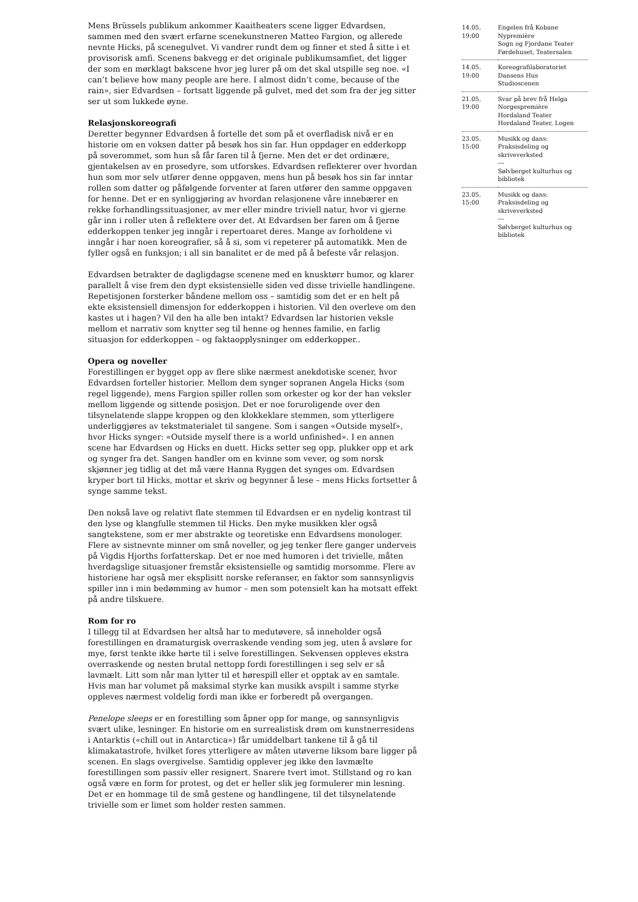Mens Brüssels publikum ankommer Kaaitheaters scene ligger Edvardsen, sammen med den svært erfarne scenekunstneren Matteo Fargion, og allerede nevnte Hicks, på scenegulvet. Vi vandrer rundt dem og finner et sted å sitte i et provisorisk amfi. Scenens bakvegg er det originale publikumsamfiet, det ligger der som en mørklagt bakscene hvor jeg lurer på om det skal utspille seg noe. «I can’t believe how many people are here. I almost didn’t come, because of the rain», sier Edvardsen – fortsatt liggende på gulvet, med det som fra der jeg sitter ser ut som lukkede øyne.
Relasjonskoreografi
Deretter begynner Edvardsen å fortelle det som på et overfladisk nivå er en historie om en voksen datter på besøk hos sin far. Hun oppdager en edderkopp på soverommet, som hun så får faren til å fjerne. Men det er det ordinære, gjentakelsen av en prosedyre, som utforskes. Edvardsen reflekterer over hvordan hun som mor selv utfører denne oppgaven, mens hun på besøk hos sin far inntar rollen som datter og påfølgende forventer at faren utfører den samme oppgaven for henne. Det er en synliggjøring av hvordan relasjonene våre innebærer en rekke forhandlingssituasjoner, av mer eller mindre triviell natur, hvor vi gjerne går inn i roller uten å reflektere over det. At Edvardsen ber faren om å fjerne edderkoppen tenker jeg inngår i repertoaret deres. Mange av forholdene vi inngår i har noen koreografier, så å si, som vi repeterer på automatikk. Men de fyller også en funksjon; i all sin banalitet er de med på å befeste vår relasjon.
Edvardsen betrakter de dagligdagse scenene med en knusktørr humor, og klarer parallelt å vise frem den dypt eksistensielle siden ved disse trivielle handlingene. Repetisjonen forsterker båndene mellom oss – samtidig som det er en helt på ekte eksistensiell dimensjon for edderkoppen i historien. Vil den overleve om den kastes ut i hagen? Vil den ha alle ben intakt? Edvardsen lar historien veksle mellom et narrativ som knytter seg til henne og hennes familie, en farlig situasjon for edderkoppen – og faktaopplysninger om edderkopper..
Opera og noveller
Forestillingen er bygget opp av flere slike nærmest anekdotiske scener, hvor Edvardsen forteller historier. Mellom dem synger sopranen Angela Hicks (som regel liggende), mens Fargion spiller rollen som orkester og kor der han veksler mellom liggende og sittende posisjon. Det er noe foruroligende over den tilsynelatende slappe kroppen og den klokkeklare stemmen, som ytterligere underliggjøres av tekstmaterialet til sangene. Som i sangen «Outside myself», hvor Hicks synger: «Outside myself there is a world unfinished». I en annen scene har Edvardsen og Hicks en duett. Hicks setter seg opp, plukker opp et ark og synger fra det. Sangen handler om en kvinne som vever, og som norsk skjønner jeg tidlig at det må være Hanna Ryggen det synges om. Edvardsen kryper bort til Hicks, mottar et skriv og begynner å lese – mens Hicks fortsetter å synge samme tekst.
Den nokså lave og relativt flate stemmen til Edvardsen er en nydelig kontrast til den lyse og klangfulle stemmen til Hicks. Den myke musikken kler også sangtekstene, som er mer abstrakte og teoretiske enn Edvardsens monologer. Flere av sistnevnte minner om små noveller, og jeg tenker flere ganger underveis på Vigdis Hjorths forfatterskap. Det er noe med humoren i det trivielle, måten hverdagslige situasjoner fremstår eksistensielle og samtidig morsomme. Flere av historiene har også mer eksplisitt norske referanser, en faktor som sannsynligvis spiller inn i min bedømming av humor – men som potensielt kan ha motsatt effekt på andre tilskuere.
Rom for ro
I tillegg til at Edvardsen her altså har to medutøvere, så inneholder også forestillingen en dramaturgisk overraskende vending som jeg, uten å avsløre for mye, først tenkte ikke hørte til i selve forestillingen. Sekvensen oppleves ekstra overraskende og nesten brutal nettopp fordi forestillingen i seg selv er så lavmælt. Litt som når man lytter til et hørespill eller et opptak av en samtale. Hvis man har volumet på maksimal styrke kan musikk avspilt i samme styrke oppleves nærmest voldelig fordi man ikke er forberedt på overgangen.
Penelope sleeps er en forestilling som åpner opp for mange, og sannsynligvis svært ulike, lesninger. En historie om en surrealistisk drøm om kunstnerresidens i Antarktis («chill out in Antarctica») får umiddelbart tankene til å gå til klimakatastrofe, hvilket fores ytterligere av måten utøverne liksom bare ligger på scenen. En slags overgivelse. Samtidig opplever jeg ikke den lavmælte forestillingen som passiv eller resignert. Snarere tvert imot. Stillstand og ro kan også være en form for protest, og det er heller slik jeg formulerer min lesning. Det er en hommage til de små gestene og handlingene, til det tilsynelatende trivielle som er limet som holder resten sammen.
| 14.05. 19:00 | Engelen frå Kobane Nypremière Sogn og Fjordane Teater Førdehuset, Teatersalen |
| 14.05. 19:00 | Koreografilaboratoriet Dansens Hus Studioscenen |
| 21.05. 19:00 | Svar på brev frå Helga Norgespremière Hordaland Teater Hordaland Teater, Logen |
| 23.05. 15:00 | Musikk og dans: Praksisdeling og skriveverksted --- Sølvberget kulturhus og bibliotek |
| 23.05. 15:00 | Musikk og dans: Praksisdeling og skriveverksted --- Sølvberget kulturhus og bibliotek |